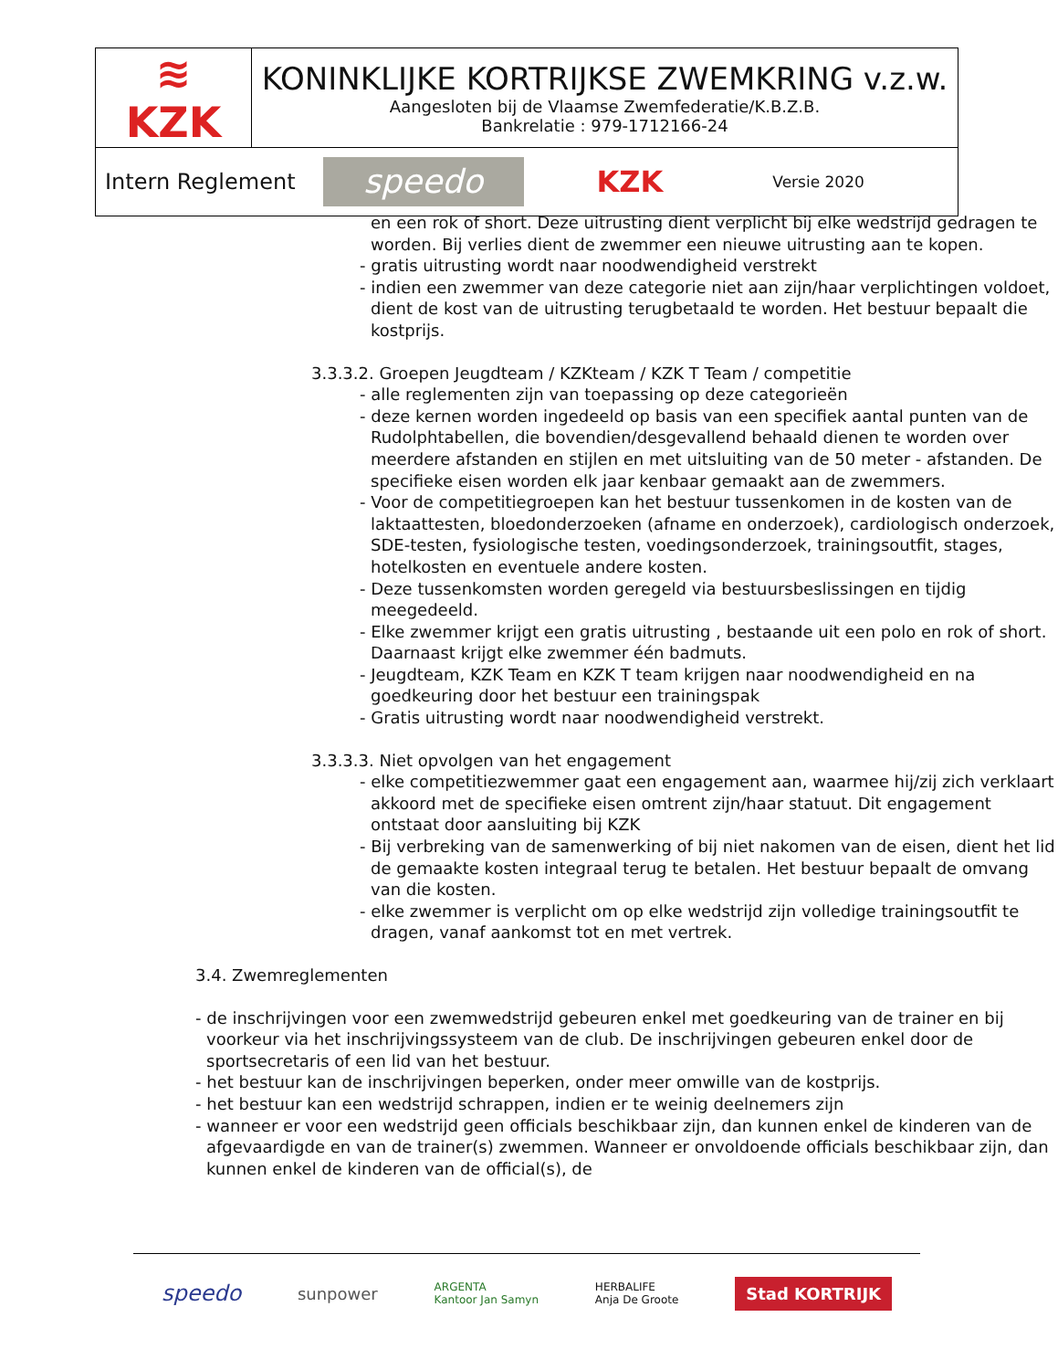| ≋ KZK | KONINKLIJKE KORTRIJKSE ZWEMKRING v.z.w. Aangesloten bij de Vlaamse Zwemfederatie/K.B.Z.B. Bankrelatie : 979-1712166-24 |
| Intern Reglement speedo KZK Versie 2020 | |
en een rok of short. Deze uitrusting dient verplicht bij elke wedstrijd gedragen te worden. Bij verlies dient de zwemmer een nieuwe uitrusting aan te kopen.
- gratis uitrusting wordt naar noodwendigheid verstrekt
- indien een zwemmer van deze categorie niet aan zijn/haar verplichtingen voldoet, dient de kost van de uitrusting terugbetaald te worden. Het bestuur bepaalt die kostprijs.
3.3.3.2. Groepen Jeugdteam / KZKteam / KZK T Team / competitie
- alle reglementen zijn van toepassing op deze categorieën
- deze kernen worden ingedeeld op basis van een specifiek aantal punten van de Rudolphtabellen, die bovendien/desgevallend behaald dienen te worden over meerdere afstanden en stijlen en met uitsluiting van de 50 meter - afstanden. De specifieke eisen worden elk jaar kenbaar gemaakt aan de zwemmers.
- Voor de competitiegroepen kan het bestuur tussenkomen in de kosten van de laktaattesten, bloedonderzoeken (afname en onderzoek), cardiologisch onderzoek, SDE-testen, fysiologische testen, voedingsonderzoek, trainingsoutfit, stages, hotelkosten en eventuele andere kosten.
- Deze tussenkomsten worden geregeld via bestuursbeslissingen en tijdig meegedeeld.
- Elke zwemmer krijgt een gratis uitrusting , bestaande uit een polo en rok of short. Daarnaast krijgt elke zwemmer één badmuts.
- Jeugdteam, KZK Team en KZK T team krijgen naar noodwendigheid en na goedkeuring door het bestuur een trainingspak
- Gratis uitrusting wordt naar noodwendigheid verstrekt.
3.3.3.3. Niet opvolgen van het engagement
- elke competitiezwemmer gaat een engagement aan, waarmee hij/zij zich verklaart akkoord met de specifieke eisen omtrent zijn/haar statuut. Dit engagement ontstaat door aansluiting bij KZK
- Bij verbreking van de samenwerking of bij niet nakomen van de eisen, dient het lid de gemaakte kosten integraal terug te betalen. Het bestuur bepaalt de omvang van die kosten.
- elke zwemmer is verplicht om op elke wedstrijd zijn volledige trainingsoutfit te dragen, vanaf aankomst tot en met vertrek.
3.4. Zwemreglementen
- de inschrijvingen voor een zwemwedstrijd gebeuren enkel met goedkeuring van de trainer en bij voorkeur via het inschrijvingssysteem van de club. De inschrijvingen gebeuren enkel door de sportsecretaris of een lid van het bestuur.
- het bestuur kan de inschrijvingen beperken, onder meer omwille van de kostprijs.
- het bestuur kan een wedstrijd schrappen, indien er te weinig deelnemers zijn
- wanneer er voor een wedstrijd geen officials beschikbaar zijn, dan kunnen enkel de kinderen van de afgevaardigde en van de trainer(s) zwemmen. Wanneer er onvoldoende officials beschikbaar zijn, dan kunnen enkel de kinderen van de official(s), de
speedo sunpower ARGENTA
Kantoor Jan Samyn HERBALIFE
Anja De Groote Stad KORTRIJK